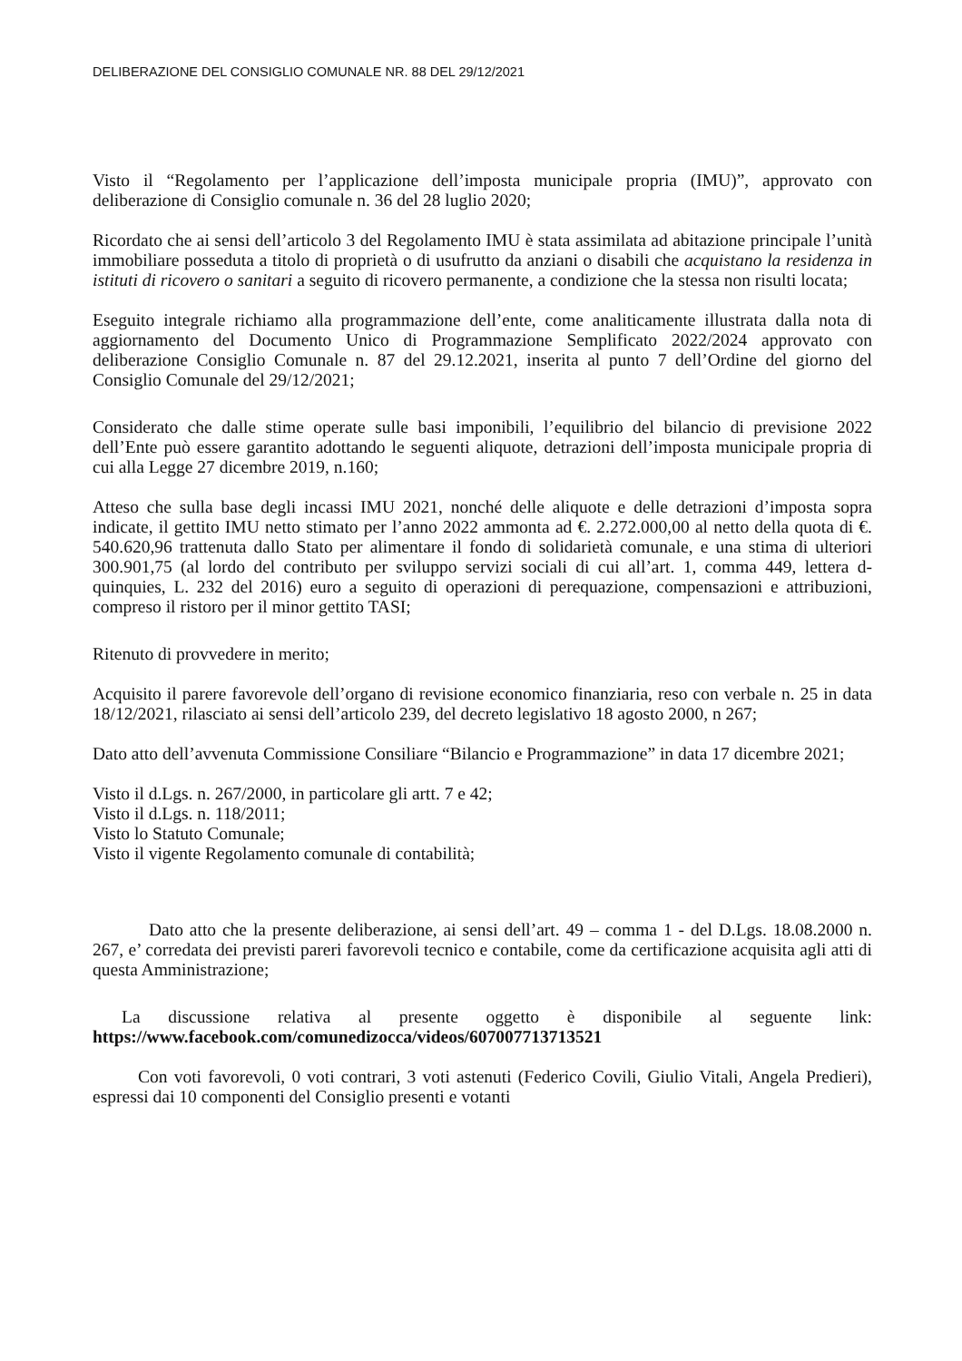DELIBERAZIONE DEL CONSIGLIO COMUNALE NR. 88 DEL 29/12/2021
Visto il “Regolamento per l’applicazione dell’imposta municipale propria (IMU)”, approvato con deliberazione di Consiglio comunale n. 36 del 28 luglio 2020;
Ricordato che ai sensi dell’articolo 3 del Regolamento IMU è stata assimilata ad abitazione principale l’unità immobiliare posseduta a titolo di proprietà o di usufrutto da anziani o disabili che acquistano la residenza in istituti di ricovero o sanitari a seguito di ricovero permanente, a condizione che la stessa non risulti locata;
Eseguito integrale richiamo alla programmazione dell’ente, come analiticamente illustrata dalla nota di aggiornamento del Documento Unico di Programmazione Semplificato 2022/2024 approvato con deliberazione Consiglio Comunale n. 87 del 29.12.2021, inserita al punto 7 dell’Ordine del giorno del Consiglio Comunale del 29/12/2021;
Considerato che dalle stime operate sulle basi imponibili, l’equilibrio del bilancio di previsione 2022 dell’Ente può essere garantito adottando le seguenti aliquote, detrazioni dell’imposta municipale propria di cui alla Legge 27 dicembre 2019, n.160;
Atteso che sulla base degli incassi IMU 2021, nonché delle aliquote e delle detrazioni d’imposta sopra indicate, il gettito IMU netto stimato per l’anno 2022 ammonta ad €. 2.272.000,00 al netto della quota di €. 540.620,96 trattenuta dallo Stato per alimentare il fondo di solidarietà comunale, e una stima di ulteriori 300.901,75 (al lordo del contributo per sviluppo servizi sociali di cui all’art. 1, comma 449, lettera d-quinquies, L. 232 del 2016) euro a seguito di operazioni di perequazione, compensazioni e attribuzioni, compreso il ristoro per il minor gettito TASI;
Ritenuto di provvedere in merito;
Acquisito il parere favorevole dell’organo di revisione economico finanziaria, reso con verbale n. 25 in data 18/12/2021, rilasciato ai sensi dell’articolo 239, del decreto legislativo 18 agosto 2000, n 267;
Dato atto dell’avvenuta Commissione Consiliare “Bilancio e Programmazione” in data 17 dicembre 2021;
Visto il d.Lgs. n. 267/2000, in particolare gli artt. 7 e 42;
Visto il d.Lgs. n. 118/2011;
Visto lo Statuto Comunale;
Visto il vigente Regolamento comunale di contabilità;
Dato atto che la presente deliberazione, ai sensi dell’art. 49 – comma 1 - del D.Lgs. 18.08.2000 n. 267, e’ corredata dei previsti pareri favorevoli tecnico e contabile, come da certificazione acquisita agli atti di questa Amministrazione;
La discussione relativa al presente oggetto è disponibile al seguente link: https://www.facebook.com/comunedizocca/videos/607007713713521
Con voti favorevoli, 0 voti contrari, 3 voti astenuti (Federico Covili, Giulio Vitali, Angela Predieri), espressi dai 10 componenti del Consiglio presenti e votanti